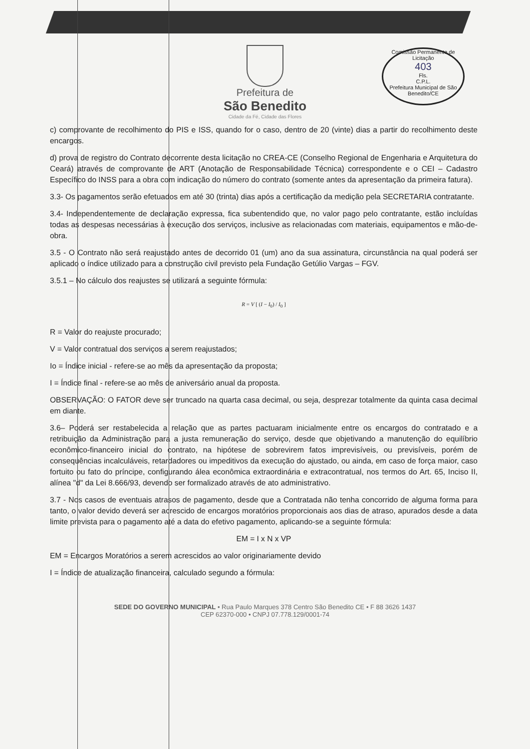Comissão Permanente de Licitação
403
Fls.
C.P.L.
Prefeitura Municipal de São Benedito/CE
Prefeitura de
São Benedito
Cidade da Fé, Cidade das Flores
c) comprovante de recolhimento do PIS e ISS, quando for o caso, dentro de 20 (vinte) dias a partir do recolhimento deste encargos.
d) prova de registro do Contrato decorrente desta licitação no CREA-CE (Conselho Regional de Engenharia e Arquitetura do Ceará) através de comprovante de ART (Anotação de Responsabilidade Técnica) correspondente e o CEI – Cadastro Específico do INSS para a obra com indicação do número do contrato (somente antes da apresentação da primeira fatura).
3.3- Os pagamentos serão efetuados em até 30 (trinta) dias após a certificação da medição pela SECRETARIA contratante.
3.4- Independentemente de declaração expressa, fica subentendido que, no valor pago pelo contratante, estão incluídas todas as despesas necessárias à execução dos serviços, inclusive as relacionadas com materiais, equipamentos e mão-de-obra.
3.5 - O Contrato não será reajustado antes de decorrido 01 (um) ano da sua assinatura, circunstância na qual poderá ser aplicado o índice utilizado para a construção civil previsto pela Fundação Getúlio Vargas – FGV.
3.5.1 – No cálculo dos reajustes se utilizará a seguinte fórmula:
R = V [ (I − I<sub>0</sub>) / I<sub>0</sub> ]
R = Valor do reajuste procurado;
V = Valor contratual dos serviços a serem reajustados;
Io = Índice inicial - refere-se ao mês da apresentação da proposta;
I = Índice final - refere-se ao mês de aniversário anual da proposta.
OBSERVAÇÃO: O FATOR deve ser truncado na quarta casa decimal, ou seja, desprezar totalmente da quinta casa decimal em diante.
3.6– Poderá ser restabelecida a relação que as partes pactuaram inicialmente entre os encargos do contratado e a retribuição da Administração para a justa remuneração do serviço, desde que objetivando a manutenção do equilíbrio econômico-financeiro inicial do contrato, na hipótese de sobrevirem fatos imprevisíveis, ou previsíveis, porém de consequências incalculáveis, retardadores ou impeditivos da execução do ajustado, ou ainda, em caso de força maior, caso fortuito ou fato do príncipe, configurando álea econômica extraordinária e extracontratual, nos termos do Art. 65, Inciso II, alínea "d" da Lei 8.666/93, devendo ser formalizado através de ato administrativo.
3.7 - Nos casos de eventuais atrasos de pagamento, desde que a Contratada não tenha concorrido de alguma forma para tanto, o valor devido deverá ser acrescido de encargos moratórios proporcionais aos dias de atraso, apurados desde a data limite prevista para o pagamento até a data do efetivo pagamento, aplicando-se a seguinte fórmula:
EM = I x N x VP
EM = Encargos Moratórios a serem acrescidos ao valor originariamente devido
I = Índice de atualização financeira, calculado segundo a fórmula:
SEDE DO GOVERNO MUNICIPAL • Rua Paulo Marques 378 Centro São Benedito CE • F 88 3626 1437
CEP 62370-000 • CNPJ 07.778.129/0001-74